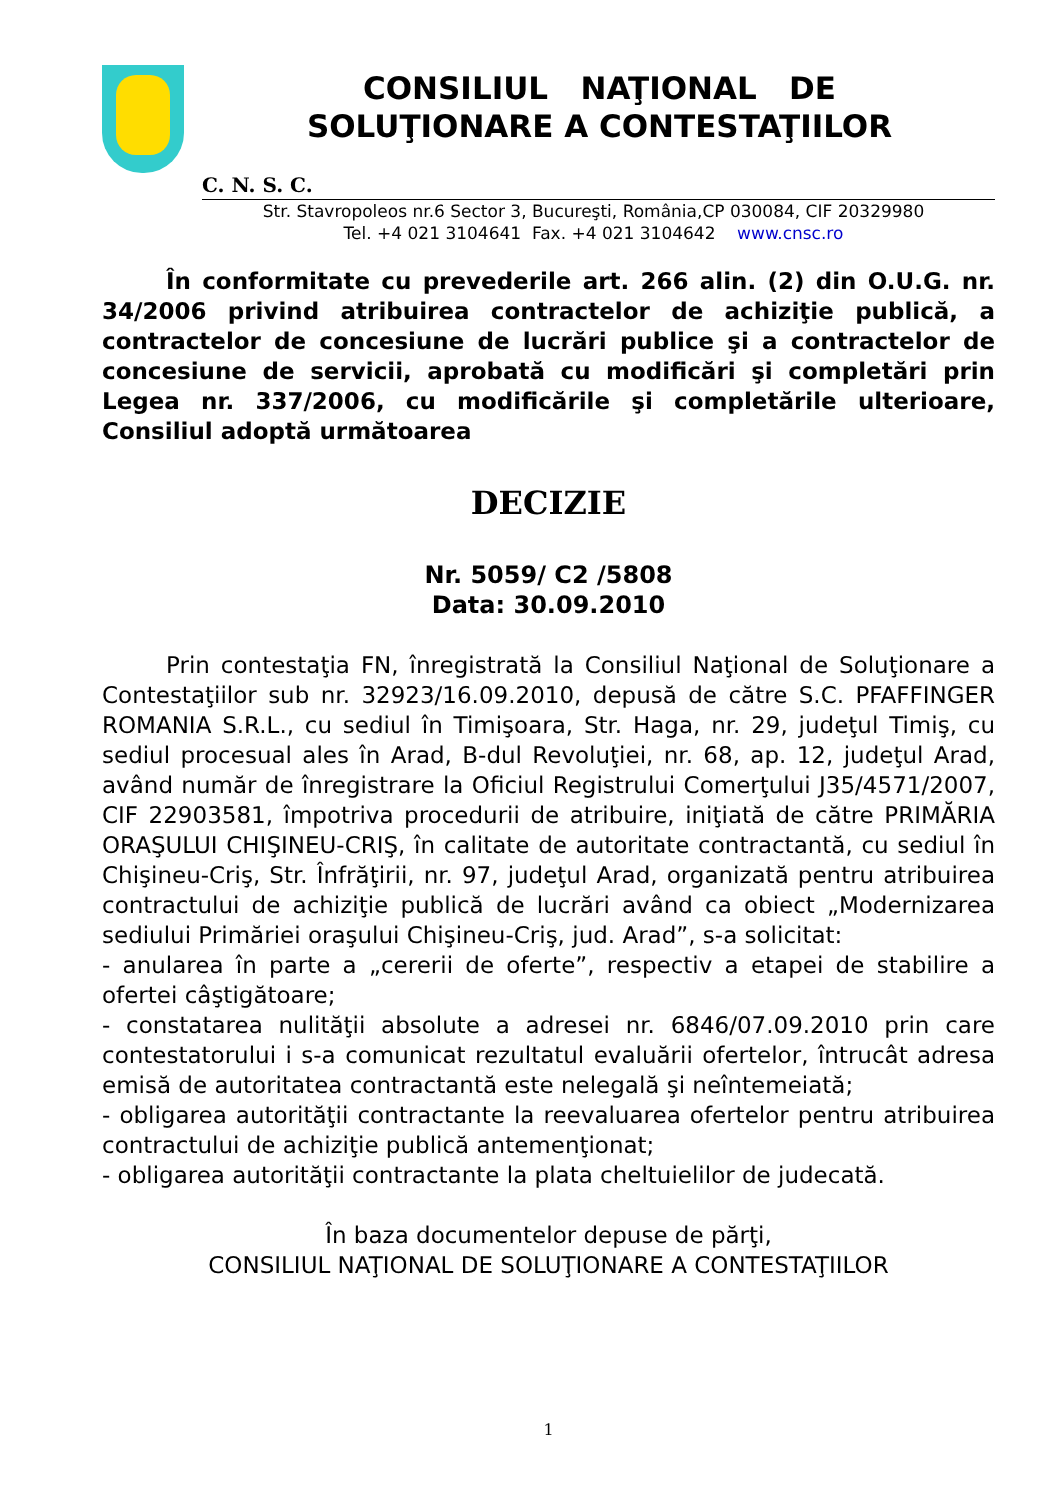CONSILIUL NAŢIONAL DE
SOLUŢIONARE A CONTESTAŢIILOR
C. N. S. C.
Str. Stavropoleos nr.6 Sector 3, Bucureşti, România,CP 030084, CIF 20329980
Tel. +4 021 3104641 Fax. +4 021 3104642 www.cnsc.ro
În conformitate cu prevederile art. 266 alin. (2) din O.U.G. nr. 34/2006 privind atribuirea contractelor de achiziţie publică, a contractelor de concesiune de lucrări publice şi a contractelor de concesiune de servicii, aprobată cu modificări şi completări prin Legea nr. 337/2006, cu modificările şi completările ulterioare, Consiliul adoptă următoarea
DECIZIE
Nr. 5059/ C2 /5808
Data: 30.09.2010
Prin contestaţia FN, înregistrată la Consiliul Naţional de Soluţionare a Contestaţiilor sub nr. 32923/16.09.2010, depusă de către S.C. PFAFFINGER ROMANIA S.R.L., cu sediul în Timişoara, Str. Haga, nr. 29, judeţul Timiş, cu sediul procesual ales în Arad, B-dul Revoluţiei, nr. 68, ap. 12, judeţul Arad, având număr de înregistrare la Oficiul Registrului Comerţului J35/4571/2007, CIF 22903581, împotriva procedurii de atribuire, iniţiată de către PRIMĂRIA ORAŞULUI CHIŞINEU-CRIŞ, în calitate de autoritate contractantă, cu sediul în Chişineu-Criş, Str. Înfrăţirii, nr. 97, judeţul Arad, organizată pentru atribuirea contractului de achiziţie publică de lucrări având ca obiect „Modernizarea sediului Primăriei oraşului Chişineu-Criş, jud. Arad”, s-a solicitat:
- anularea în parte a „cererii de oferte”, respectiv a etapei de stabilire a ofertei câştigătoare;
- constatarea nulităţii absolute a adresei nr. 6846/07.09.2010 prin care contestatorului i s-a comunicat rezultatul evaluării ofertelor, întrucât adresa emisă de autoritatea contractantă este nelegală şi neîntemeiată;
- obligarea autorităţii contractante la reevaluarea ofertelor pentru atribuirea contractului de achiziţie publică antemenţionat;
- obligarea autorităţii contractante la plata cheltuielilor de judecată.
În baza documentelor depuse de părţi,
CONSILIUL NAŢIONAL DE SOLUŢIONARE A CONTESTAŢIILOR
1